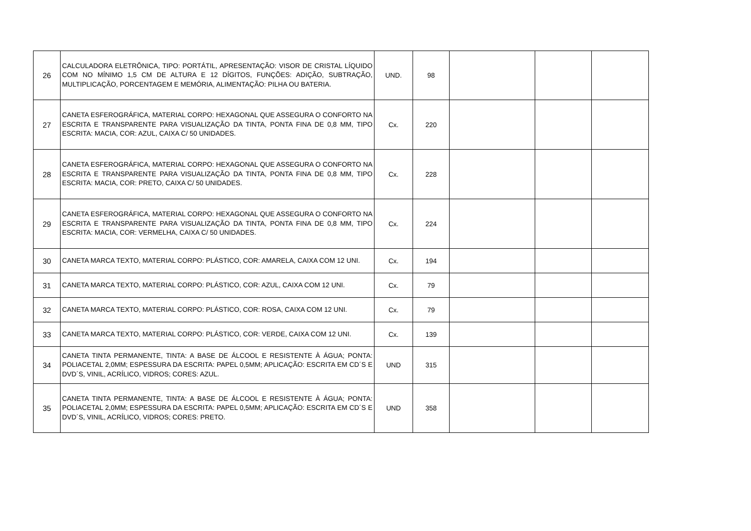| 26 | CALCULADORA ELETRÔNICA, TIPO: PORTÁTIL, APRESENTAÇÃO: VISOR DE CRISTAL LÍQUIDO COM NO MÍNIMO 1,5 CM DE ALTURA E 12 DÍGITOS, FUNÇÕES: ADIÇÃO, SUBTRAÇÃO, MULTIPLICAÇÃO, PORCENTAGEM E MEMÓRIA, ALIMENTAÇÃO: PILHA OU BATERIA. | UND. | 98 | | | |
| 27 | CANETA ESFEROGRÁFICA, MATERIAL CORPO: HEXAGONAL QUE ASSEGURA O CONFORTO NA ESCRITA E TRANSPARENTE PARA VISUALIZAÇÃO DA TINTA, PONTA FINA DE 0,8 MM, TIPO ESCRITA: MACIA, COR: AZUL, CAIXA C/ 50 UNIDADES. | Cx. | 220 | | | |
| 28 | CANETA ESFEROGRÁFICA, MATERIAL CORPO: HEXAGONAL QUE ASSEGURA O CONFORTO NA ESCRITA E TRANSPARENTE PARA VISUALIZAÇÃO DA TINTA, PONTA FINA DE 0,8 MM, TIPO ESCRITA: MACIA, COR: PRETO, CAIXA C/ 50 UNIDADES. | Cx. | 228 | | | |
| 29 | CANETA ESFEROGRÁFICA, MATERIAL CORPO: HEXAGONAL QUE ASSEGURA O CONFORTO NA ESCRITA E TRANSPARENTE PARA VISUALIZAÇÃO DA TINTA, PONTA FINA DE 0,8 MM, TIPO ESCRITA: MACIA, COR: VERMELHA, CAIXA C/ 50 UNIDADES. | Cx. | 224 | | | |
| 30 | CANETA MARCA TEXTO, MATERIAL CORPO: PLÁSTICO, COR: AMARELA, CAIXA COM 12 UNI. | Cx. | 194 | | | |
| 31 | CANETA MARCA TEXTO, MATERIAL CORPO: PLÁSTICO, COR: AZUL, CAIXA COM 12 UNI. | Cx. | 79 | | | |
| 32 | CANETA MARCA TEXTO, MATERIAL CORPO: PLÁSTICO, COR: ROSA, CAIXA COM 12 UNI. | Cx. | 79 | | | |
| 33 | CANETA MARCA TEXTO, MATERIAL CORPO: PLÁSTICO, COR: VERDE, CAIXA COM 12 UNI. | Cx. | 139 | | | |
| 34 | CANETA TINTA PERMANENTE, TINTA: A BASE DE ÁLCOOL E RESISTENTE À ÁGUA; PONTA: POLIACETAL 2,0MM; ESPESSURA DA ESCRITA: PAPEL 0,5MM; APLICAÇÃO: ESCRITA EM CD´S E DVD´S, VINIL, ACRÍLICO, VIDROS; CORES: AZUL. | UND | 315 | | | |
| 35 | CANETA TINTA PERMANENTE, TINTA: A BASE DE ÁLCOOL E RESISTENTE À ÁGUA; PONTA: POLIACETAL 2,0MM; ESPESSURA DA ESCRITA: PAPEL 0,5MM; APLICAÇÃO: ESCRITA EM CD´S E DVD´S, VINIL, ACRÍLICO, VIDROS; CORES: PRETO. | UND | 358 | | | |